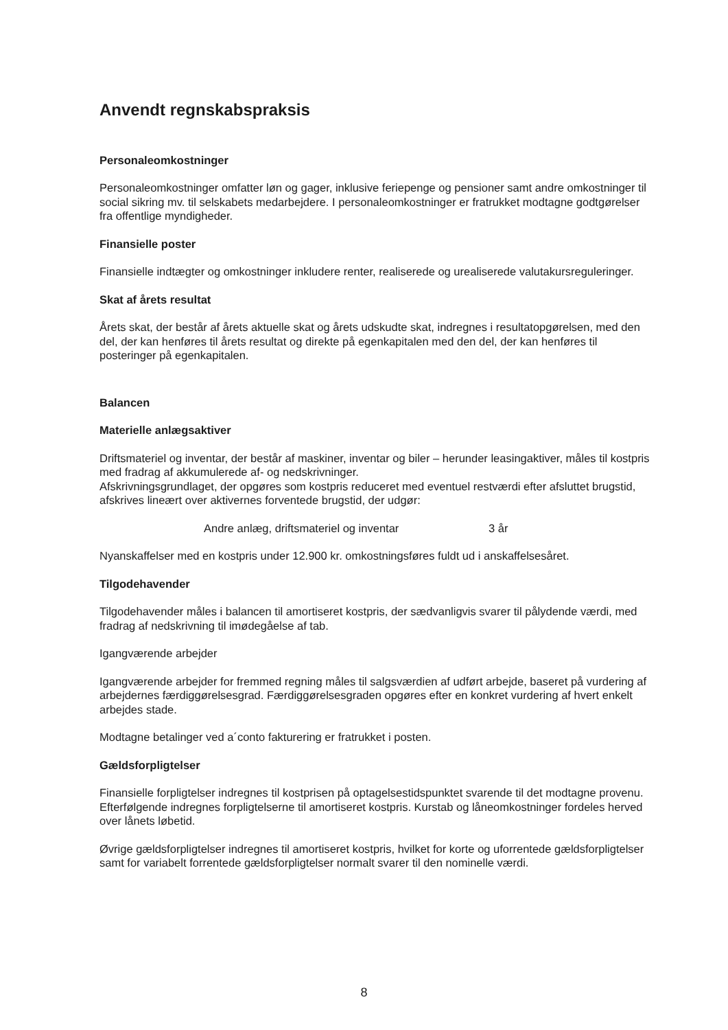Anvendt regnskabspraksis
Personaleomkostninger
Personaleomkostninger omfatter løn og gager, inklusive feriepenge og pensioner samt andre omkostninger til social sikring mv. til selskabets medarbejdere. I personaleomkostninger er fratrukket modtagne godtgørelser fra offentlige myndigheder.
Finansielle poster
Finansielle indtægter og omkostninger inkludere renter, realiserede og urealiserede valutakursreguleringer.
Skat af årets resultat
Årets skat, der består af årets aktuelle skat og årets udskudte skat, indregnes i resultatopgørelsen, med den del, der kan henføres til årets resultat og direkte på egenkapitalen med den del, der kan henføres til posteringer på egenkapitalen.
Balancen
Materielle anlægsaktiver
Driftsmateriel og inventar, der består af maskiner, inventar og biler – herunder leasingaktiver, måles til kostpris med fradrag af akkumulerede af- og nedskrivninger.
Afskrivningsgrundlaget, der opgøres som kostpris reduceret med eventuel restværdi efter afsluttet brugstid, afskrives lineært over aktivernes forventede brugstid, der udgør:
Andre anlæg, driftsmateriel og inventar 3 år
Nyanskaffelser med en kostpris under 12.900 kr. omkostningsføres fuldt ud i anskaffelsesåret.
Tilgodehavender
Tilgodehavender måles i balancen til amortiseret kostpris, der sædvanligvis svarer til pålydende værdi, med fradrag af nedskrivning til imødegåelse af tab.
Igangværende arbejder
Igangværende arbejder for fremmed regning måles til salgsværdien af udført arbejde, baseret på vurdering af arbejdernes færdiggørelsesgrad. Færdiggørelsesgraden opgøres efter en konkret vurdering af hvert enkelt arbejdes stade.
Modtagne betalinger ved a´conto fakturering er fratrukket i posten.
Gældsforpligtelser
Finansielle forpligtelser indregnes til kostprisen på optagelsestidspunktet svarende til det modtagne provenu. Efterfølgende indregnes forpligtelserne til amortiseret kostpris. Kurstab og låneomkostninger fordeles herved over lånets løbetid.
Øvrige gældsforpligtelser indregnes til amortiseret kostpris, hvilket for korte og uforrentede gældsforpligtelser samt for variabelt forrentede gældsforpligtelser normalt svarer til den nominelle værdi.
8